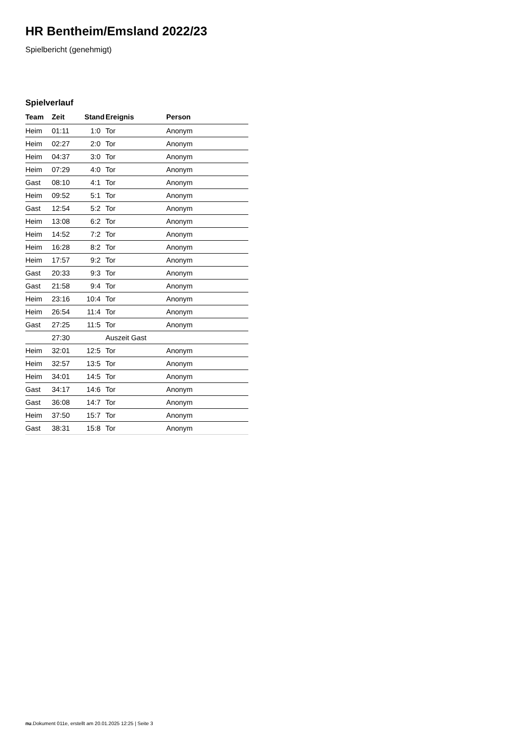HR Bentheim/Emsland 2022/23
Spielbericht (genehmigt)
Spielverlauf
| Team | Zeit | Stand | Ereignis | Person |
| --- | --- | --- | --- | --- |
| Heim | 01:11 | 1:0 | Tor | Anonym |
| Heim | 02:27 | 2:0 | Tor | Anonym |
| Heim | 04:37 | 3:0 | Tor | Anonym |
| Heim | 07:29 | 4:0 | Tor | Anonym |
| Gast | 08:10 | 4:1 | Tor | Anonym |
| Heim | 09:52 | 5:1 | Tor | Anonym |
| Gast | 12:54 | 5:2 | Tor | Anonym |
| Heim | 13:08 | 6:2 | Tor | Anonym |
| Heim | 14:52 | 7:2 | Tor | Anonym |
| Heim | 16:28 | 8:2 | Tor | Anonym |
| Heim | 17:57 | 9:2 | Tor | Anonym |
| Gast | 20:33 | 9:3 | Tor | Anonym |
| Gast | 21:58 | 9:4 | Tor | Anonym |
| Heim | 23:16 | 10:4 | Tor | Anonym |
| Heim | 26:54 | 11:4 | Tor | Anonym |
| Gast | 27:25 | 11:5 | Tor | Anonym |
| | 27:30 | | Auszeit Gast | |
| Heim | 32:01 | 12:5 | Tor | Anonym |
| Heim | 32:57 | 13:5 | Tor | Anonym |
| Heim | 34:01 | 14:5 | Tor | Anonym |
| Gast | 34:17 | 14:6 | Tor | Anonym |
| Gast | 36:08 | 14:7 | Tor | Anonym |
| Heim | 37:50 | 15:7 | Tor | Anonym |
| Gast | 38:31 | 15:8 | Tor | Anonym |
nu.Dokument 011e, erstellt am 20.01.2025 12:25 | Seite 3